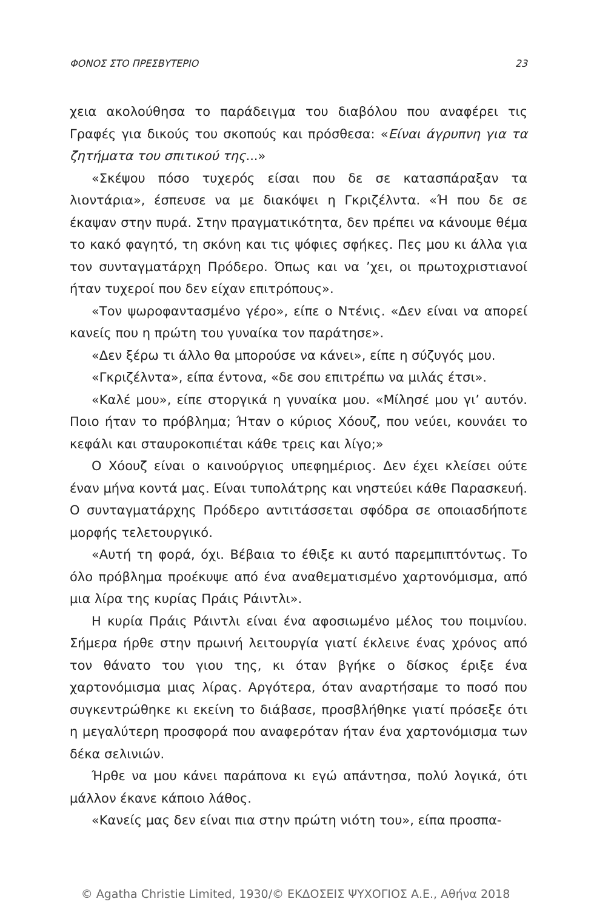ΦΟΝΟΣ ΣΤΟ ΠΡΕΣΒΥΤΕΡΙΟ 23
χεια ακολούθησα το παράδειγμα του διαβόλου που αναφέρει τις Γραφές για δικούς του σκοπούς και πρόσθεσα: «Είναι άγρυπνη για τα ζητήματα του σπιτικού της...»
«Σκέψου πόσο τυχερός είσαι που δε σε κατασπάραξαν τα λιοντάρια», έσπευσε να με διακόψει η Γκριζέλντα. «Ή που δε σε έκαψαν στην πυρά. Στην πραγματικότητα, δεν πρέπει να κάνουμε θέμα το κακό φαγητό, τη σκόνη και τις ψόφιες σφήκες. Πες μου κι άλλα για τον συνταγματάρχη Πρόδερο. Όπως και να ’χει, οι πρωτοχριστιανοί ήταν τυχεροί που δεν είχαν επιτρόπους».
«Τον ψωροφαντασμένο γέρο», είπε ο Ντένις. «Δεν είναι να απορεί κανείς που η πρώτη του γυναίκα τον παράτησε».
«Δεν ξέρω τι άλλο θα μπορούσε να κάνει», είπε η σύζυγός μου.
«Γκριζέλντα», είπα έντονα, «δε σου επιτρέπω να μιλάς έτσι».
«Καλέ μου», είπε στοργικά η γυναίκα μου. «Μίλησέ μου γι’ αυτόν. Ποιο ήταν το πρόβλημα; Ήταν ο κύριος Χόουζ, που νεύει, κουνάει το κεφάλι και σταυροκοπιέται κάθε τρεις και λίγο;»
Ο Χόουζ είναι ο καινούργιος υπεφημέριος. Δεν έχει κλείσει ούτε έναν μήνα κοντά μας. Είναι τυπολάτρης και νηστεύει κάθε Παρασκευή. Ο συνταγματάρχης Πρόδερο αντιτάσσεται σφόδρα σε οποιασδήποτε μορφής τελετουργικό.
«Αυτή τη φορά, όχι. Βέβαια το έθιξε κι αυτό παρεμπιπτόντως. Το όλο πρόβλημα προέκυψε από ένα αναθεματισμένο χαρτονόμισμα, από μια λίρα της κυρίας Πράις Ράιντλι».
Η κυρία Πράις Ράιντλι είναι ένα αφοσιωμένο μέλος του ποιμνίου. Σήμερα ήρθε στην πρωινή λειτουργία γιατί έκλεινε ένας χρόνος από τον θάνατο του γιου της, κι όταν βγήκε ο δίσκος έριξε ένα χαρτονόμισμα μιας λίρας. Αργότερα, όταν αναρτήσαμε το ποσό που συγκεντρώθηκε κι εκείνη το διάβασε, προσβλήθηκε γιατί πρόσεξε ότι η μεγαλύτερη προσφορά που αναφερόταν ήταν ένα χαρτονόμισμα των δέκα σελινιών.
Ήρθε να μου κάνει παράπονα κι εγώ απάντησα, πολύ λογικά, ότι μάλλον έκανε κάποιο λάθος.
«Κανείς μας δεν είναι πια στην πρώτη νιότη του», είπα προσπα-
© Agatha Christie Limited, 1930/© ΕΚΔΟΣΕΙΣ ΨΥΧΟΓΙΟΣ Α.Ε., Αθήνα 2018